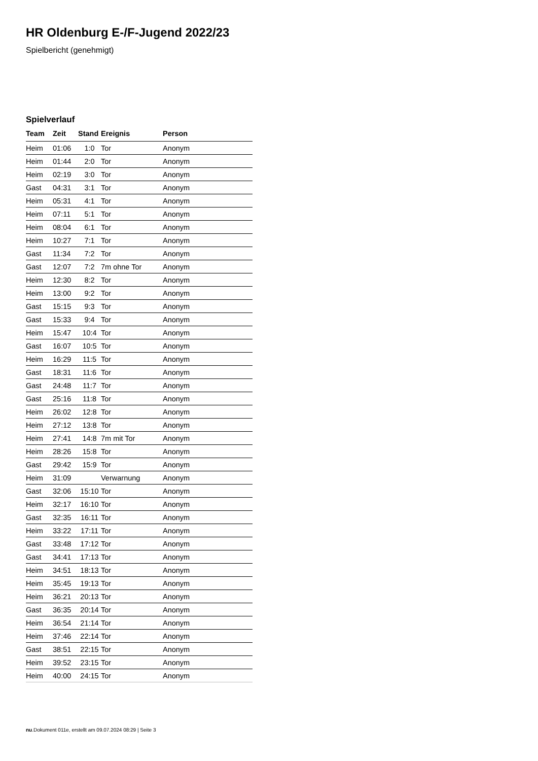HR Oldenburg E-/F-Jugend 2022/23
Spielbericht (genehmigt)
Spielverlauf
| Team | Zeit | Stand | Ereignis | Person |
| --- | --- | --- | --- | --- |
| Heim | 01:06 | 1:0 | Tor | Anonym |
| Heim | 01:44 | 2:0 | Tor | Anonym |
| Heim | 02:19 | 3:0 | Tor | Anonym |
| Gast | 04:31 | 3:1 | Tor | Anonym |
| Heim | 05:31 | 4:1 | Tor | Anonym |
| Heim | 07:11 | 5:1 | Tor | Anonym |
| Heim | 08:04 | 6:1 | Tor | Anonym |
| Heim | 10:27 | 7:1 | Tor | Anonym |
| Gast | 11:34 | 7:2 | Tor | Anonym |
| Gast | 12:07 | 7:2 | 7m ohne Tor | Anonym |
| Heim | 12:30 | 8:2 | Tor | Anonym |
| Heim | 13:00 | 9:2 | Tor | Anonym |
| Gast | 15:15 | 9:3 | Tor | Anonym |
| Gast | 15:33 | 9:4 | Tor | Anonym |
| Heim | 15:47 | 10:4 | Tor | Anonym |
| Gast | 16:07 | 10:5 | Tor | Anonym |
| Heim | 16:29 | 11:5 | Tor | Anonym |
| Gast | 18:31 | 11:6 | Tor | Anonym |
| Gast | 24:48 | 11:7 | Tor | Anonym |
| Gast | 25:16 | 11:8 | Tor | Anonym |
| Heim | 26:02 | 12:8 | Tor | Anonym |
| Heim | 27:12 | 13:8 | Tor | Anonym |
| Heim | 27:41 | 14:8 | 7m mit Tor | Anonym |
| Heim | 28:26 | 15:8 | Tor | Anonym |
| Gast | 29:42 | 15:9 | Tor | Anonym |
| Heim | 31:09 | | Verwarnung | Anonym |
| Gast | 32:06 | 15:10 | Tor | Anonym |
| Heim | 32:17 | 16:10 | Tor | Anonym |
| Gast | 32:35 | 16:11 | Tor | Anonym |
| Heim | 33:22 | 17:11 | Tor | Anonym |
| Gast | 33:48 | 17:12 | Tor | Anonym |
| Gast | 34:41 | 17:13 | Tor | Anonym |
| Heim | 34:51 | 18:13 | Tor | Anonym |
| Heim | 35:45 | 19:13 | Tor | Anonym |
| Heim | 36:21 | 20:13 | Tor | Anonym |
| Gast | 36:35 | 20:14 | Tor | Anonym |
| Heim | 36:54 | 21:14 | Tor | Anonym |
| Heim | 37:46 | 22:14 | Tor | Anonym |
| Gast | 38:51 | 22:15 | Tor | Anonym |
| Heim | 39:52 | 23:15 | Tor | Anonym |
| Heim | 40:00 | 24:15 | Tor | Anonym |
nu.Dokument 011e, erstellt am 09.07.2024 08:29 | Seite 3